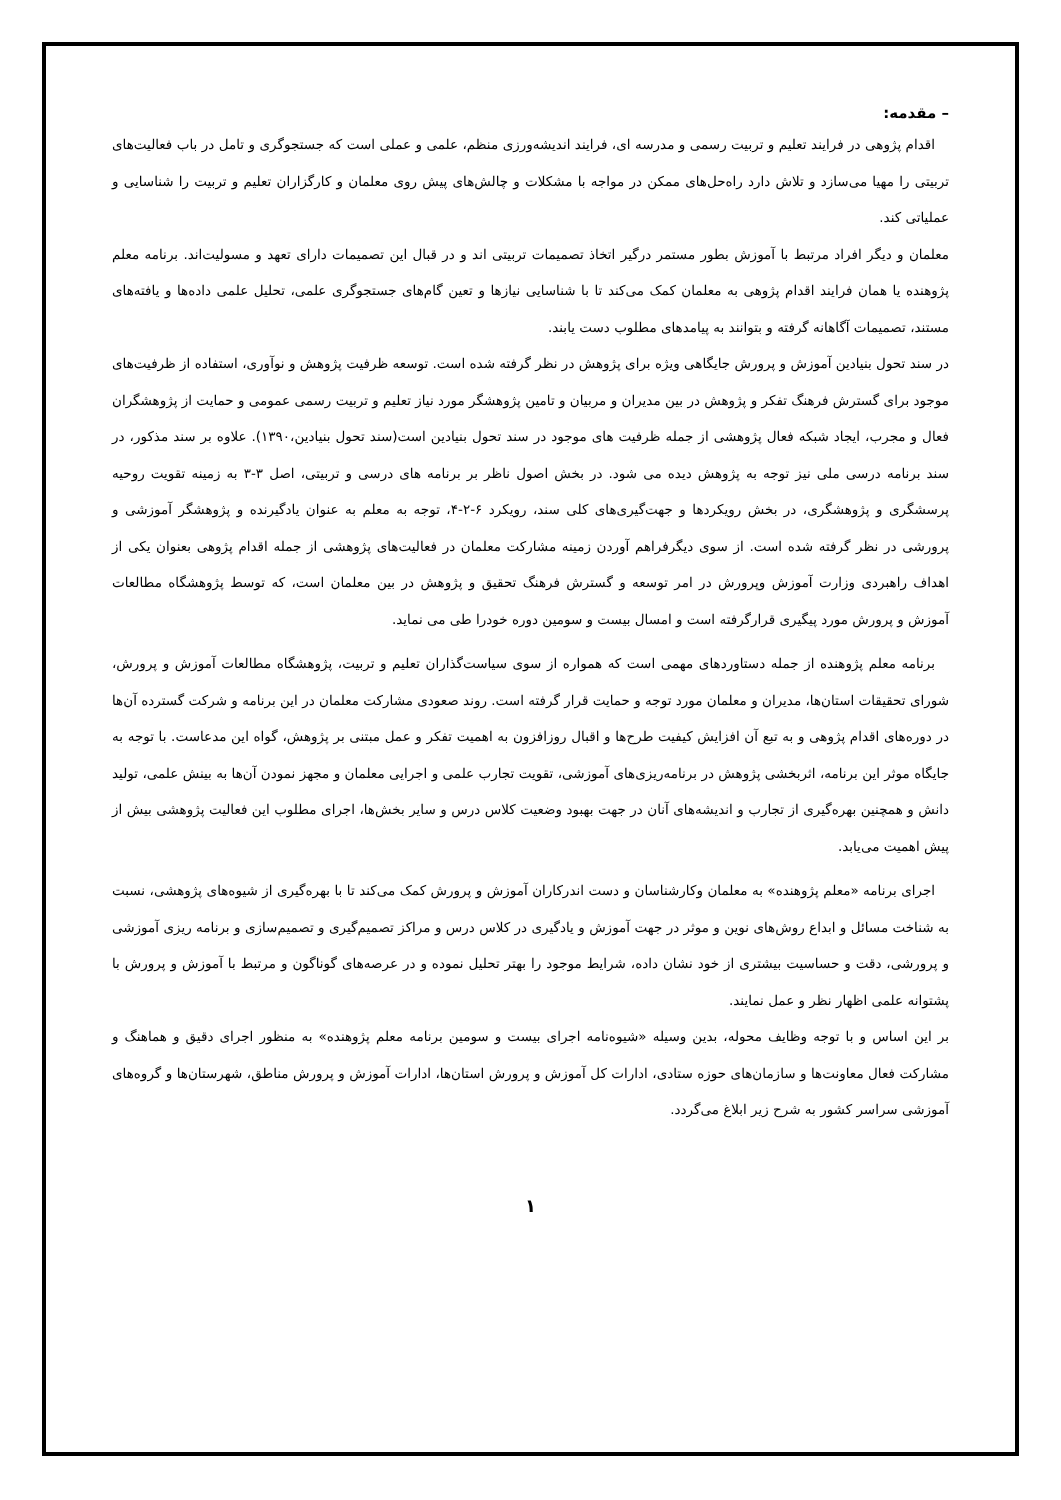– مقدمه:
اقدام پژوهی در فرایند تعلیم و تربیت رسمی و مدرسه ای، فرایند اندیشه‌ورزی منظم، علمی و عملی است که جستجوگری و تامل در باب فعالیت‌های تربیتی را مهیا می‌سازد و تلاش دارد راه‌حل‌های ممکن در مواجه با مشکلات و چالش‌های پیش روی معلمان و کارگزاران تعلیم و تربیت را شناسایی و عملیاتی کند.
معلمان و دیگر افراد مرتبط با آموزش بطور مستمر درگیر اتخاذ تصمیمات تربیتی اند و در قبال این تصمیمات دارای تعهد و مسولیت‌اند. برنامه معلم پژوهنده یا همان فرایند اقدام پژوهی به معلمان کمک می‌کند تا با شناسایی نیازها و تعین گام‌های جستجوگری علمی، تحلیل علمی داده‌ها و یافته‌های مستند، تصمیمات آگاهانه گرفته و بتوانند به پیامدهای مطلوب دست یابند.
در سند تحول بنیادین آموزش و پرورش جایگاهی ویژه برای پژوهش در نظر گرفته شده است. توسعه ظرفیت پژوهش و نوآوری، استفاده از ظرفیت‌های موجود برای گسترش فرهنگ تفکر و پژوهش در بین مدیران و مربیان و تامین پژوهشگر مورد نیاز تعلیم و تربیت رسمی عمومی و حمایت از پژوهشگران فعال و مجرب، ایجاد شبکه فعال پژوهشی از جمله ظرفیت های موجود در سند تحول بنیادین است(سند تحول بنیادین،۱۳۹۰). علاوه بر سند مذکور، در سند برنامه درسی ملی نیز توجه به پژوهش دیده می شود. در بخش اصول ناظر بر برنامه های درسی و تربیتی، اصل ۳-۳ به زمینه تقویت روحیه پرسشگری و پژوهشگری، در بخش رویکردها و جهت‌گیری‌های کلی سند، رویکرد ۶-۲-۴، توجه به معلم به عنوان یادگیرنده و پژوهشگر آموزشی و پرورشی در نظر گرفته شده است. از سوی دیگرفراهم آوردن زمینه مشارکت معلمان در فعالیت‌های پژوهشی از جمله اقدام پژوهی بعنوان یکی از اهداف راهبردی وزارت آموزش وپرورش در امر توسعه و گسترش فرهنگ تحقیق و پژوهش در بین معلمان است، که توسط پژوهشگاه مطالعات آموزش و پرورش مورد پیگیری قرارگرفته است و امسال بیست و سومین دوره خودرا طی می نماید.
برنامه معلم پژوهنده از جمله دستاوردهای مهمی است که همواره از سوی سیاست‌گذاران تعلیم و تربیت، پژوهشگاه مطالعات آموزش و پرورش، شورای تحقیقات استان‌ها، مدیران و معلمان مورد توجه و حمایت قرار گرفته است. روند صعودی مشارکت معلمان در این برنامه و شرکت گسترده آن‌ها در دوره‌های اقدام پژوهی و به تبع آن افزایش کیفیت طرح‌ها و اقبال روزافزون به اهمیت تفکر و عمل مبتنی بر پژوهش، گواه این مدعاست. با توجه به جایگاه موثر این برنامه، اثربخشی پژوهش در برنامه‌ریزی‌های آموزشی، تقویت تجارب علمی و اجرایی معلمان و مجهز نمودن آن‌ها به بینش علمی، تولید دانش و همچنین بهره‌گیری از تجارب و اندیشه‌های آنان در جهت بهبود وضعیت کلاس درس و سایر بخش‌ها، اجرای مطلوب این فعالیت پژوهشی بیش از پیش اهمیت می‌یابد.
اجرای برنامه «معلم پژوهنده» به معلمان وکارشناسان و دست اندرکاران آموزش و پرورش کمک می‌کند تا با بهره‌گیری از شیوه‌های پژوهشی، نسبت به شناخت مسائل و ابداع روش‌های نوین و موثر در جهت آموزش و یادگیری در کلاس درس و مراکز تصمیم‌گیری و تصمیم‌سازی و برنامه ریزی آموزشی و پرورشی، دقت و حساسیت بیشتری از خود نشان داده، شرایط موجود را بهتر تحلیل نموده و در عرصه‌های گوناگون و مرتبط با آموزش و پرورش با پشتوانه علمی اظهار نظر و عمل نمایند.
بر این اساس و با توجه وظایف محوله، بدین وسیله «شیوه‌نامه اجرای بیست و سومین برنامه معلم پژوهنده» به منظور اجرای دقیق و هماهنگ و مشارکت فعال معاونت‌ها و سازمان‌های حوزه ستادی، ادارات کل آموزش و پرورش استان‌ها، ادارات آموزش و پرورش مناطق، شهرستان‌ها و گروه‌های آموزشی سراسر کشور به شرح زیر ابلاغ می‌گردد.
۱